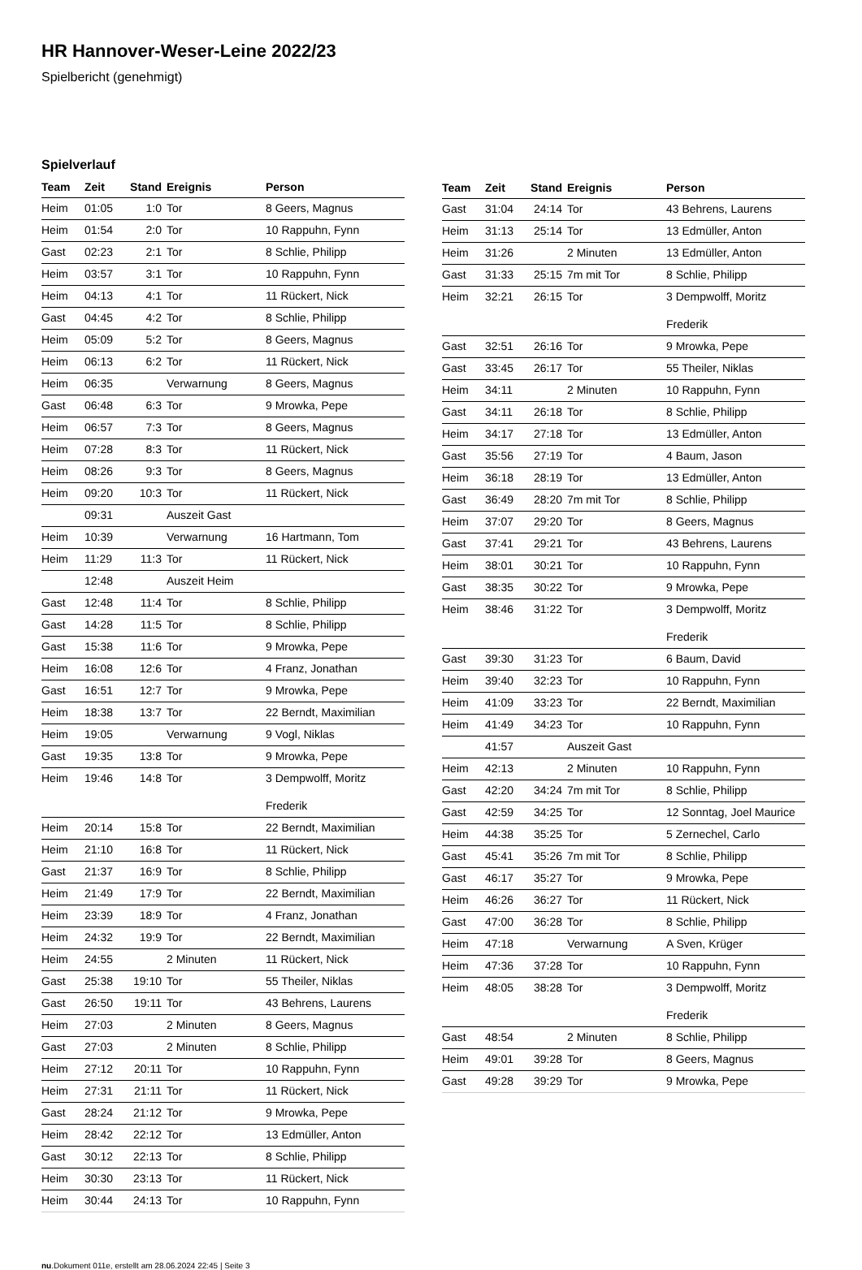HR Hannover-Weser-Leine 2022/23
Spielbericht (genehmigt)
Spielverlauf
| Team | Zeit | Stand | Ereignis | Person |
| --- | --- | --- | --- | --- |
| Heim | 01:05 | 1:0 | Tor | 8 Geers, Magnus |
| Heim | 01:54 | 2:0 | Tor | 10 Rappuhn, Fynn |
| Gast | 02:23 | 2:1 | Tor | 8 Schlie, Philipp |
| Heim | 03:57 | 3:1 | Tor | 10 Rappuhn, Fynn |
| Heim | 04:13 | 4:1 | Tor | 11 Rückert, Nick |
| Gast | 04:45 | 4:2 | Tor | 8 Schlie, Philipp |
| Heim | 05:09 | 5:2 | Tor | 8 Geers, Magnus |
| Heim | 06:13 | 6:2 | Tor | 11 Rückert, Nick |
| Heim | 06:35 | | Verwarnung | 8 Geers, Magnus |
| Gast | 06:48 | 6:3 | Tor | 9 Mrowka, Pepe |
| Heim | 06:57 | 7:3 | Tor | 8 Geers, Magnus |
| Heim | 07:28 | 8:3 | Tor | 11 Rückert, Nick |
| Heim | 08:26 | 9:3 | Tor | 8 Geers, Magnus |
| Heim | 09:20 | 10:3 | Tor | 11 Rückert, Nick |
| | 09:31 | | Auszeit Gast | |
| Heim | 10:39 | | Verwarnung | 16 Hartmann, Tom |
| Heim | 11:29 | 11:3 | Tor | 11 Rückert, Nick |
| | 12:48 | | Auszeit Heim | |
| Gast | 12:48 | 11:4 | Tor | 8 Schlie, Philipp |
| Gast | 14:28 | 11:5 | Tor | 8 Schlie, Philipp |
| Gast | 15:38 | 11:6 | Tor | 9 Mrowka, Pepe |
| Heim | 16:08 | 12:6 | Tor | 4 Franz, Jonathan |
| Gast | 16:51 | 12:7 | Tor | 9 Mrowka, Pepe |
| Heim | 18:38 | 13:7 | Tor | 22 Berndt, Maximilian |
| Heim | 19:05 | | Verwarnung | 9 Vogl, Niklas |
| Gast | 19:35 | 13:8 | Tor | 9 Mrowka, Pepe |
| Heim | 19:46 | 14:8 | Tor | 3 Dempwolff, Moritz Frederik |
| Heim | 20:14 | 15:8 | Tor | 22 Berndt, Maximilian |
| Heim | 21:10 | 16:8 | Tor | 11 Rückert, Nick |
| Gast | 21:37 | 16:9 | Tor | 8 Schlie, Philipp |
| Heim | 21:49 | 17:9 | Tor | 22 Berndt, Maximilian |
| Heim | 23:39 | 18:9 | Tor | 4 Franz, Jonathan |
| Heim | 24:32 | 19:9 | Tor | 22 Berndt, Maximilian |
| Heim | 24:55 | | 2 Minuten | 11 Rückert, Nick |
| Gast | 25:38 | 19:10 | Tor | 55 Theiler, Niklas |
| Gast | 26:50 | 19:11 | Tor | 43 Behrens, Laurens |
| Heim | 27:03 | | 2 Minuten | 8 Geers, Magnus |
| Gast | 27:03 | | 2 Minuten | 8 Schlie, Philipp |
| Heim | 27:12 | 20:11 | Tor | 10 Rappuhn, Fynn |
| Heim | 27:31 | 21:11 | Tor | 11 Rückert, Nick |
| Gast | 28:24 | 21:12 | Tor | 9 Mrowka, Pepe |
| Heim | 28:42 | 22:12 | Tor | 13 Edmüller, Anton |
| Gast | 30:12 | 22:13 | Tor | 8 Schlie, Philipp |
| Heim | 30:30 | 23:13 | Tor | 11 Rückert, Nick |
| Heim | 30:44 | 24:13 | Tor | 10 Rappuhn, Fynn |
| Team | Zeit | Stand | Ereignis | Person |
| --- | --- | --- | --- | --- |
| Gast | 31:04 | 24:14 | Tor | 43 Behrens, Laurens |
| Heim | 31:13 | 25:14 | Tor | 13 Edmüller, Anton |
| Heim | 31:26 | | 2 Minuten | 13 Edmüller, Anton |
| Gast | 31:33 | 25:15 | 7m mit Tor | 8 Schlie, Philipp |
| Heim | 32:21 | 26:15 | Tor | 3 Dempwolff, Moritz Frederik |
| Gast | 32:51 | 26:16 | Tor | 9 Mrowka, Pepe |
| Gast | 33:45 | 26:17 | Tor | 55 Theiler, Niklas |
| Heim | 34:11 | | 2 Minuten | 10 Rappuhn, Fynn |
| Gast | 34:11 | 26:18 | Tor | 8 Schlie, Philipp |
| Heim | 34:17 | 27:18 | Tor | 13 Edmüller, Anton |
| Gast | 35:56 | 27:19 | Tor | 4 Baum, Jason |
| Heim | 36:18 | 28:19 | Tor | 13 Edmüller, Anton |
| Gast | 36:49 | 28:20 | 7m mit Tor | 8 Schlie, Philipp |
| Heim | 37:07 | 29:20 | Tor | 8 Geers, Magnus |
| Gast | 37:41 | 29:21 | Tor | 43 Behrens, Laurens |
| Heim | 38:01 | 30:21 | Tor | 10 Rappuhn, Fynn |
| Gast | 38:35 | 30:22 | Tor | 9 Mrowka, Pepe |
| Heim | 38:46 | 31:22 | Tor | 3 Dempwolff, Moritz Frederik |
| Gast | 39:30 | 31:23 | Tor | 6 Baum, David |
| Heim | 39:40 | 32:23 | Tor | 10 Rappuhn, Fynn |
| Heim | 41:09 | 33:23 | Tor | 22 Berndt, Maximilian |
| Heim | 41:49 | 34:23 | Tor | 10 Rappuhn, Fynn |
| | 41:57 | | Auszeit Gast | |
| Heim | 42:13 | | 2 Minuten | 10 Rappuhn, Fynn |
| Gast | 42:20 | 34:24 | 7m mit Tor | 8 Schlie, Philipp |
| Gast | 42:59 | 34:25 | Tor | 12 Sonntag, Joel Maurice |
| Heim | 44:38 | 35:25 | Tor | 5 Zernechel, Carlo |
| Gast | 45:41 | 35:26 | 7m mit Tor | 8 Schlie, Philipp |
| Gast | 46:17 | 35:27 | Tor | 9 Mrowka, Pepe |
| Heim | 46:26 | 36:27 | Tor | 11 Rückert, Nick |
| Gast | 47:00 | 36:28 | Tor | 8 Schlie, Philipp |
| Heim | 47:18 | | Verwarnung | A Sven, Krüger |
| Heim | 47:36 | 37:28 | Tor | 10 Rappuhn, Fynn |
| Heim | 48:05 | 38:28 | Tor | 3 Dempwolff, Moritz Frederik |
| Gast | 48:54 | | 2 Minuten | 8 Schlie, Philipp |
| Heim | 49:01 | 39:28 | Tor | 8 Geers, Magnus |
| Gast | 49:28 | 39:29 | Tor | 9 Mrowka, Pepe |
nu.Dokument 011e, erstellt am 28.06.2024 22:45 | Seite 3